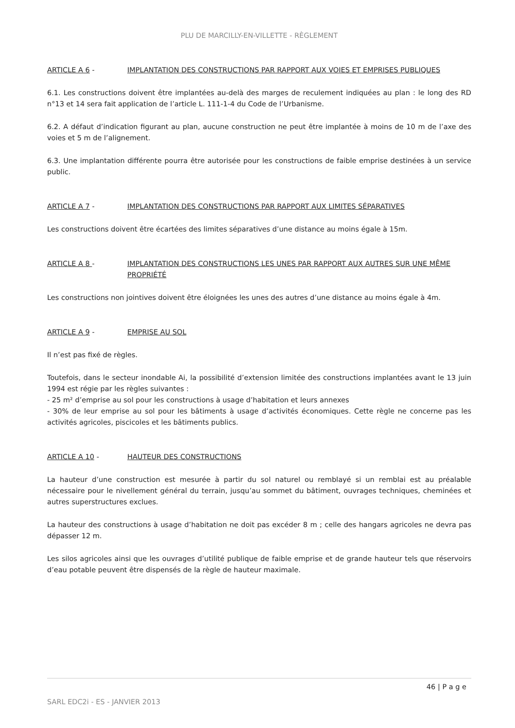PLU DE MARCILLY-EN-VILLETTE - RÈGLEMENT
ARTICLE A 6 - IMPLANTATION DES CONSTRUCTIONS PAR RAPPORT AUX VOIES ET EMPRISES PUBLIQUES
6.1. Les constructions doivent être implantées au-delà des marges de reculement indiquées au plan : le long des RD n°13 et 14 sera fait application de l’article L. 111-1-4 du Code de l’Urbanisme.
6.2. A défaut d’indication figurant au plan, aucune construction ne peut être implantée à moins de 10 m de l’axe des voies et 5 m de l’alignement.
6.3. Une implantation différente pourra être autorisée pour les constructions de faible emprise destinées à un service public.
ARTICLE A 7 - IMPLANTATION DES CONSTRUCTIONS PAR RAPPORT AUX LIMITES SÉPARATIVES
Les constructions doivent être écartées des limites séparatives d’une distance au moins égale à 15m.
ARTICLE A 8 - IMPLANTATION DES CONSTRUCTIONS LES UNES PAR RAPPORT AUX AUTRES SUR UNE MÊME PROPRIÉTÉ
Les constructions non jointives doivent être éloignées les unes des autres d’une distance au moins égale à 4m.
ARTICLE A 9 - EMPRISE AU SOL
Il n’est pas fixé de règles.
Toutefois, dans le secteur inondable Ai, la possibilité d’extension limitée des constructions implantées avant le 13 juin 1994 est régie par les règles suivantes :
- 25 m² d’emprise au sol pour les constructions à usage d’habitation et leurs annexes
- 30% de leur emprise au sol pour les bâtiments à usage d’activités économiques. Cette règle ne concerne pas les activités agricoles, piscicoles et les bâtiments publics.
ARTICLE A 10 - HAUTEUR DES CONSTRUCTIONS
La hauteur d’une construction est mesurée à partir du sol naturel ou remblayé si un remblai est au préalable nécessaire pour le nivellement général du terrain, jusqu’au sommet du bâtiment, ouvrages techniques, cheminées et autres superstructures exclues.
La hauteur des constructions à usage d’habitation ne doit pas excéder 8 m ; celle des hangars agricoles ne devra pas dépasser 12 m.
Les silos agricoles ainsi que les ouvrages d’utilité publique de faible emprise et de grande hauteur tels que réservoirs d’eau potable peuvent être dispensés de la règle de hauteur maximale.
46 | P a g e
SARL EDC2i - ES - JANVIER 2013